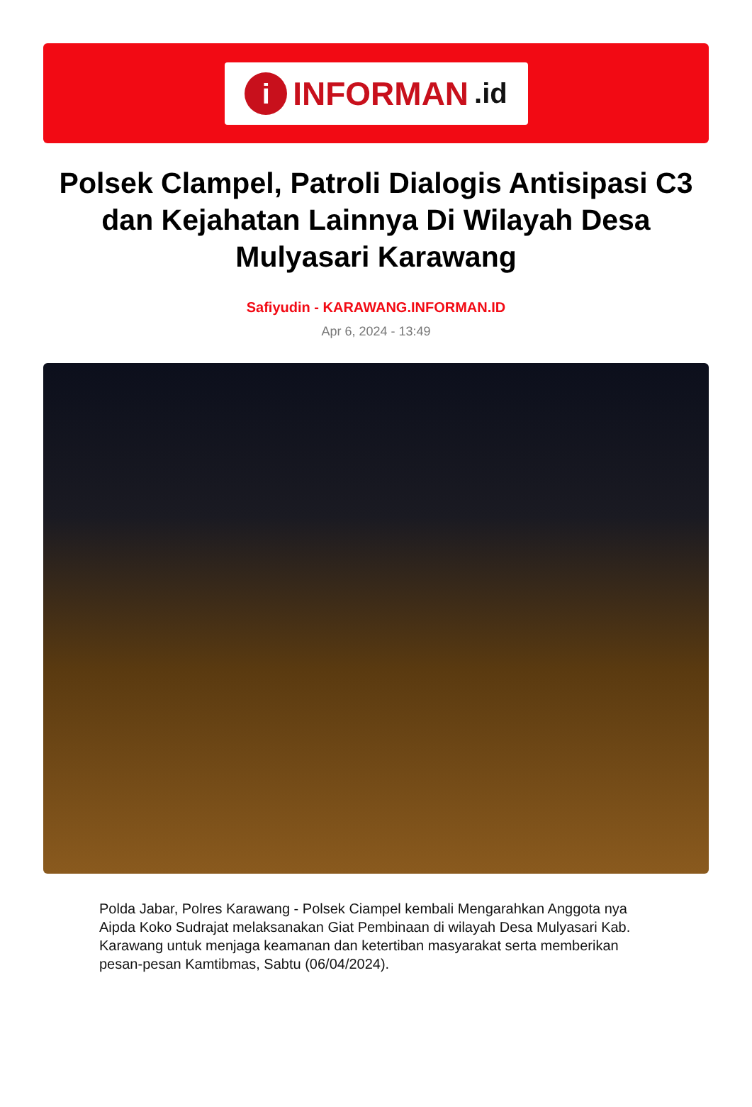i
INFORMAN.id
Polsek Clampel, Patroli Dialogis Antisipasi C3 dan Kejahatan Lainnya Di Wilayah Desa Mulyasari Karawang
Safiyudin - KARAWANG.INFORMAN.ID
Apr 6, 2024 - 13:49
Polda Jabar, Polres Karawang - Polsek Ciampel kembali Mengarahkan Anggota nya Aipda Koko Sudrajat melaksanakan Giat Pembinaan di wilayah Desa Mulyasari Kab. Karawang untuk menjaga keamanan dan ketertiban masyarakat serta memberikan pesan-pesan Kamtibmas, Sabtu (06/04/2024).